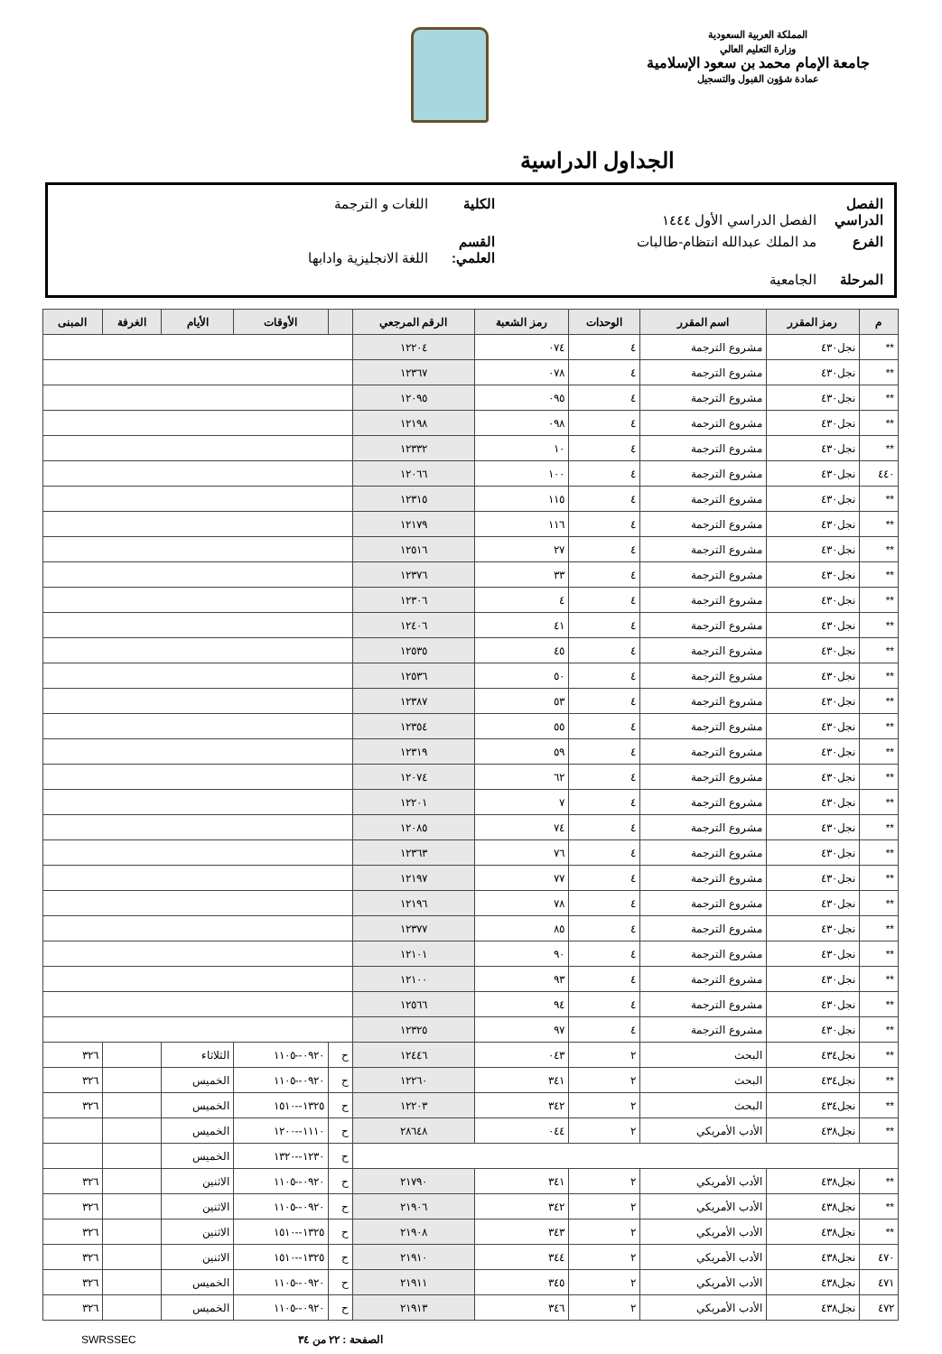المملكة العربية السعودية
وزارة التعليم العالي
جامعة الإمام محمد بن سعود الإسلامية
عمادة شؤون القبول والتسجيل
الجداول الدراسية
الفصل الدراسي الفصل الدراسي الأول ١٤٤٤ الكلية اللغات و الترجمة
الفرع مد الملك عبدالله انتظام-طالبات القسم العلمي: اللغة الانجليزية وادابها
المرحلة الجامعية
| م | رمز المقرر | اسم المقرر | الوحدات | رمز الشعبة | الرقم المرجعي | | الأوقات | الأيام | الغرفة | المبنى |
| --- | --- | --- | --- | --- | --- | --- | --- | --- | --- | --- |
| ** | نجل٤٣٠ | مشروع الترجمة | ٤ | ٠٧٤ | ١٢٢٠٤ | | | | | |
| ** | نجل٤٣٠ | مشروع الترجمة | ٤ | ٠٧٨ | ١٢٣٦٧ | | | | | |
| ** | نجل٤٣٠ | مشروع الترجمة | ٤ | ٠٩٥ | ١٢٠٩٥ | | | | | |
| ** | نجل٤٣٠ | مشروع الترجمة | ٤ | ٠٩٨ | ١٢١٩٨ | | | | | |
| ** | نجل٤٣٠ | مشروع الترجمة | ٤ | ١٠ | ١٢٣٣٢ | | | | | |
| ٤٤٠ | نجل٤٣٠ | مشروع الترجمة | ٤ | ١٠٠ | ١٢٠٦٦ | | | | | |
| ** | نجل٤٣٠ | مشروع الترجمة | ٤ | ١١٥ | ١٢٣١٥ | | | | | |
| ** | نجل٤٣٠ | مشروع الترجمة | ٤ | ١١٦ | ١٢١٧٩ | | | | | |
| ** | نجل٤٣٠ | مشروع الترجمة | ٤ | ٢٧ | ١٢٥١٦ | | | | | |
| ** | نجل٤٣٠ | مشروع الترجمة | ٤ | ٣٣ | ١٢٣٧٦ | | | | | |
| ** | نجل٤٣٠ | مشروع الترجمة | ٤ | ٤ | ١٢٣٠٦ | | | | | |
| ** | نجل٤٣٠ | مشروع الترجمة | ٤ | ٤١ | ١٢٤٠٦ | | | | | |
| ** | نجل٤٣٠ | مشروع الترجمة | ٤ | ٤٥ | ١٢٥٣٥ | | | | | |
| ** | نجل٤٣٠ | مشروع الترجمة | ٤ | ٥٠ | ١٢٥٣٦ | | | | | |
| ** | نجل٤٣٠ | مشروع الترجمة | ٤ | ٥٣ | ١٢٣٨٧ | | | | | |
| ** | نجل٤٣٠ | مشروع الترجمة | ٤ | ٥٥ | ١٢٣٥٤ | | | | | |
| ** | نجل٤٣٠ | مشروع الترجمة | ٤ | ٥٩ | ١٢٣١٩ | | | | | |
| ** | نجل٤٣٠ | مشروع الترجمة | ٤ | ٦٢ | ١٢٠٧٤ | | | | | |
| ** | نجل٤٣٠ | مشروع الترجمة | ٤ | ٧ | ١٢٢٠١ | | | | | |
| ** | نجل٤٣٠ | مشروع الترجمة | ٤ | ٧٤ | ١٢٠٨٥ | | | | | |
| ** | نجل٤٣٠ | مشروع الترجمة | ٤ | ٧٦ | ١٢٣٦٣ | | | | | |
| ** | نجل٤٣٠ | مشروع الترجمة | ٤ | ٧٧ | ١٢١٩٧ | | | | | |
| ** | نجل٤٣٠ | مشروع الترجمة | ٤ | ٧٨ | ١٢١٩٦ | | | | | |
| ** | نجل٤٣٠ | مشروع الترجمة | ٤ | ٨٥ | ١٢٣٧٧ | | | | | |
| ** | نجل٤٣٠ | مشروع الترجمة | ٤ | ٩٠ | ١٢١٠١ | | | | | |
| ** | نجل٤٣٠ | مشروع الترجمة | ٤ | ٩٣ | ١٢١٠٠ | | | | | |
| ** | نجل٤٣٠ | مشروع الترجمة | ٤ | ٩٤ | ١٢٥٦٦ | | | | | |
| ** | نجل٤٣٠ | مشروع الترجمة | ٤ | ٩٧ | ١٢٣٢٥ | | | | | |
| ** | نجل٤٣٤ | البحث | ٢ | ٠٤٣ | ١٢٤٤٦ | ح | ٠٩٢٠--١١٠٥ | الثلاثاء | | ٣٢٦ |
| ** | نجل٤٣٤ | البحث | ٢ | ٣٤١ | ١٢٢٦٠ | ح | ٠٩٢٠--١١٠٥ | الخميس | | ٣٢٦ |
| ** | نجل٤٣٤ | البحث | ٢ | ٣٤٢ | ١٢٢٠٣ | ح | ١٣٢٥--١٥١٠ | الخميس | | ٣٢٦ |
| ** | نجل٤٣٨ | الأدب الأمريكي | ٢ | ٠٤٤ | ٢٨٦٤٨ | ح | ١١١٠--١٢٠٠ | الخميس | | |
| | | | | | | ح | ١٢٣٠--١٣٢٠ | الخميس | | |
| ** | نجل٤٣٨ | الأدب الأمريكي | ٢ | ٣٤١ | ٢١٧٩٠ | ح | ٠٩٢٠--١١٠٥ | الاثنين | | ٣٢٦ |
| ** | نجل٤٣٨ | الأدب الأمريكي | ٢ | ٣٤٢ | ٢١٩٠٦ | ح | ٠٩٢٠--١١٠٥ | الاثنين | | ٣٢٦ |
| ** | نجل٤٣٨ | الأدب الأمريكي | ٢ | ٣٤٣ | ٢١٩٠٨ | ح | ١٣٢٥--١٥١٠ | الاثنين | | ٣٢٦ |
| ٤٧٠ | نجل٤٣٨ | الأدب الأمريكي | ٢ | ٣٤٤ | ٢١٩١٠ | ح | ١٣٢٥--١٥١٠ | الاثنين | | ٣٢٦ |
| ٤٧١ | نجل٤٣٨ | الأدب الأمريكي | ٢ | ٣٤٥ | ٢١٩١١ | ح | ٠٩٢٠--١١٠٥ | الخميس | | ٣٢٦ |
| ٤٧٢ | نجل٤٣٨ | الأدب الأمريكي | ٢ | ٣٤٦ | ٢١٩١٣ | ح | ٠٩٢٠--١١٠٥ | الخميس | | ٣٢٦ |
الصفحة : ٢٢ من ٣٤ SWRSSEC